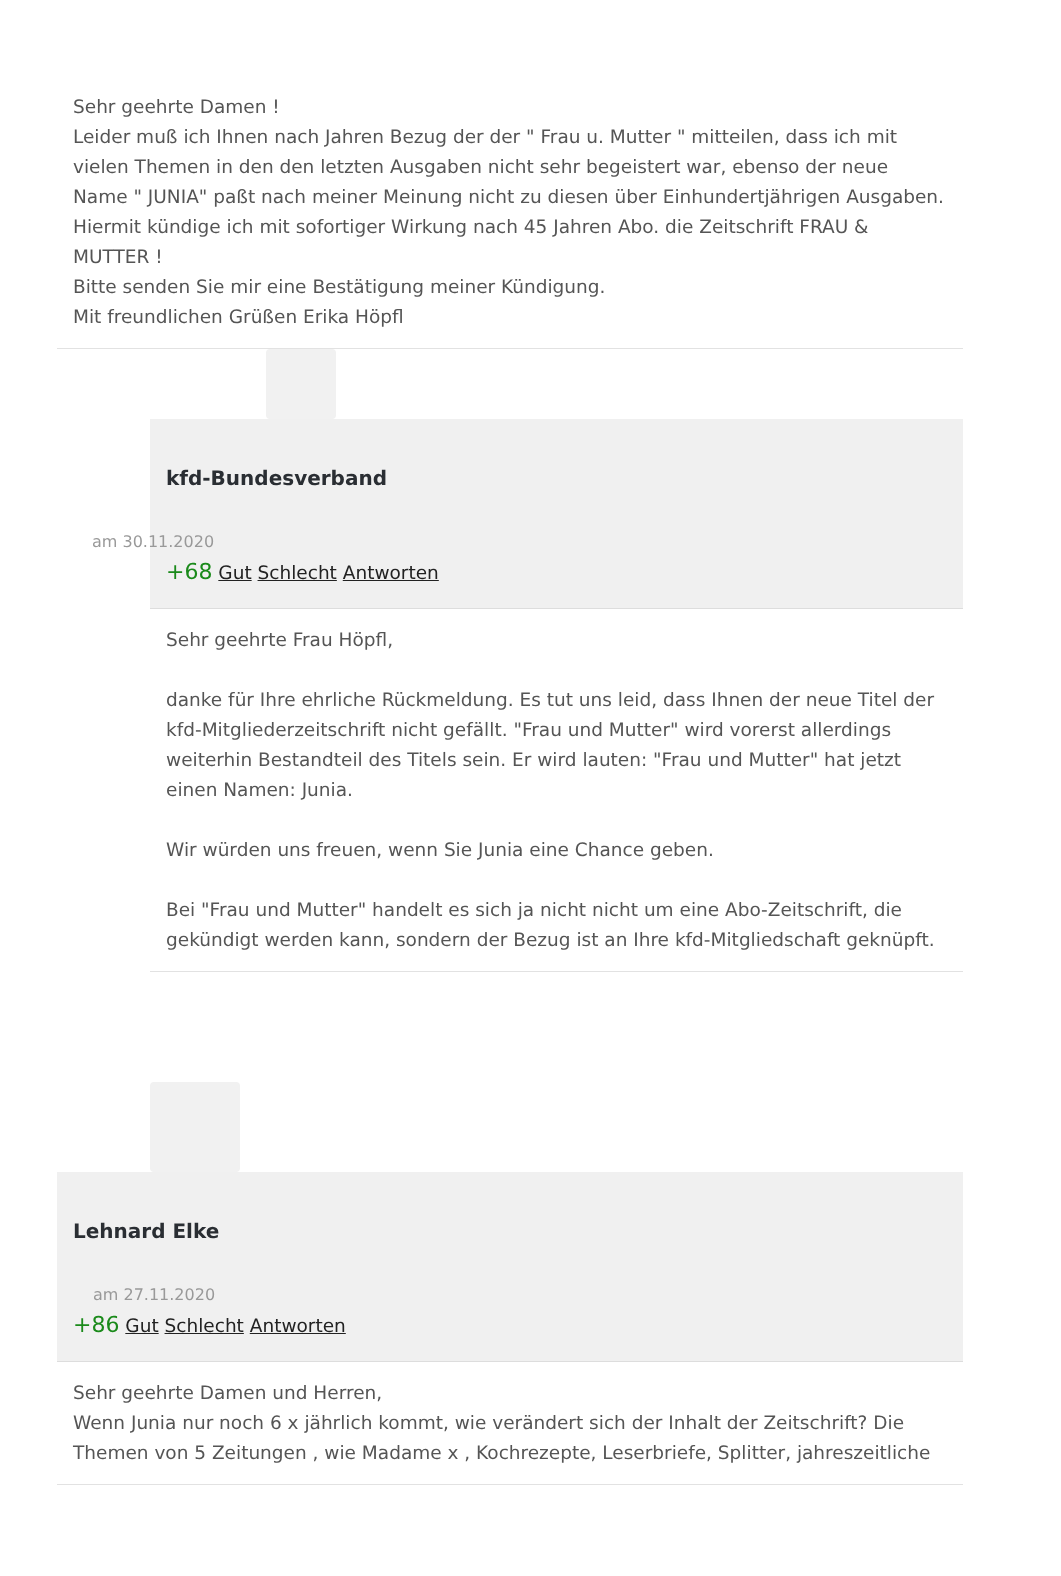Sehr geehrte Damen !
Leider muß ich Ihnen nach Jahren Bezug der der " Frau u. Mutter " mitteilen, dass ich mit vielen Themen in den den letzten Ausgaben nicht sehr begeistert war, ebenso der neue Name " JUNIA" paßt nach meiner Meinung nicht zu diesen über Einhundertjährigen Ausgaben.
Hiermit kündige ich mit sofortiger Wirkung nach 45 Jahren Abo. die Zeitschrift FRAU & MUTTER !
Bitte senden Sie mir eine Bestätigung meiner Kündigung.
Mit freundlichen Grüßen Erika Höpfl
kfd-Bundesverband
am 30.11.2020
+68 Gut Schlecht Antworten
Sehr geehrte Frau Höpfl,
danke für Ihre ehrliche Rückmeldung. Es tut uns leid, dass Ihnen der neue Titel der kfd-Mitgliederzeitschrift nicht gefällt. "Frau und Mutter" wird vorerst allerdings weiterhin Bestandteil des Titels sein. Er wird lauten: "Frau und Mutter" hat jetzt einen Namen: Junia.
Wir würden uns freuen, wenn Sie Junia eine Chance geben.
Bei "Frau und Mutter" handelt es sich ja nicht nicht um eine Abo-Zeitschrift, die gekündigt werden kann, sondern der Bezug ist an Ihre kfd-Mitgliedschaft geknüpft.
Lehnard Elke
am 27.11.2020
+86 Gut Schlecht Antworten
Sehr geehrte Damen und Herren,
Wenn Junia nur noch 6 x jährlich kommt, wie verändert sich der Inhalt der Zeitschrift? Die Themen von 5 Zeitungen , wie Madame x , Kochrezepte, Leserbriefe, Splitter, jahreszeitliche